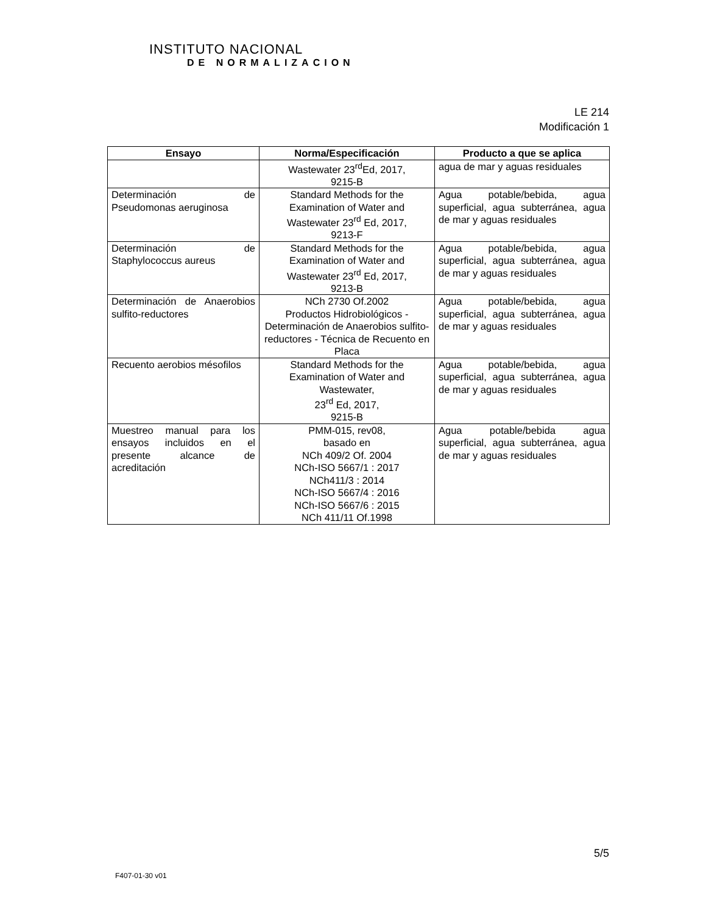INSTITUTO NACIONAL
DE NORMALIZACION
LE 214
Modificación 1
| Ensayo | Norma/Especificación | Producto a que se aplica |
| --- | --- | --- |
| | Wastewater 23<sup>rd</sup>Ed, 2017, 9215-B | agua de mar y aguas residuales |
| Determinación de Pseudomonas aeruginosa | Standard Methods for the Examination of Water and Wastewater 23<sup>rd</sup> Ed, 2017, 9213-F | Agua potable/bebida, agua superficial, agua subterránea, agua de mar y aguas residuales |
| Determinación de Staphylococcus aureus | Standard Methods for the Examination of Water and Wastewater 23<sup>rd</sup> Ed, 2017, 9213-B | Agua potable/bebida, agua superficial, agua subterránea, agua de mar y aguas residuales |
| Determinación de Anaerobios sulfito-reductores | NCh 2730 Of.2002 Productos Hidrobiológicos - Determinación de Anaerobios sulfito-reductores - Técnica de Recuento en Placa | Agua potable/bebida, agua superficial, agua subterránea, agua de mar y aguas residuales |
| Recuento aerobios mésofilos | Standard Methods for the Examination of Water and Wastewater, 23<sup>rd</sup> Ed, 2017, 9215-B | Agua potable/bebida, agua superficial, agua subterránea, agua de mar y aguas residuales |
| Muestreo manual para los ensayos incluidos en el presente alcance de acreditación | PMM-015, rev08, basado en NCh 409/2 Of. 2004 NCh-ISO 5667/1 : 2017 NCh411/3 : 2014 NCh-ISO 5667/4 : 2016 NCh-ISO 5667/6 : 2015 NCh 411/11 Of.1998 | Agua potable/bebida agua superficial, agua subterránea, agua de mar y aguas residuales |
5/5
F407-01-30 v01